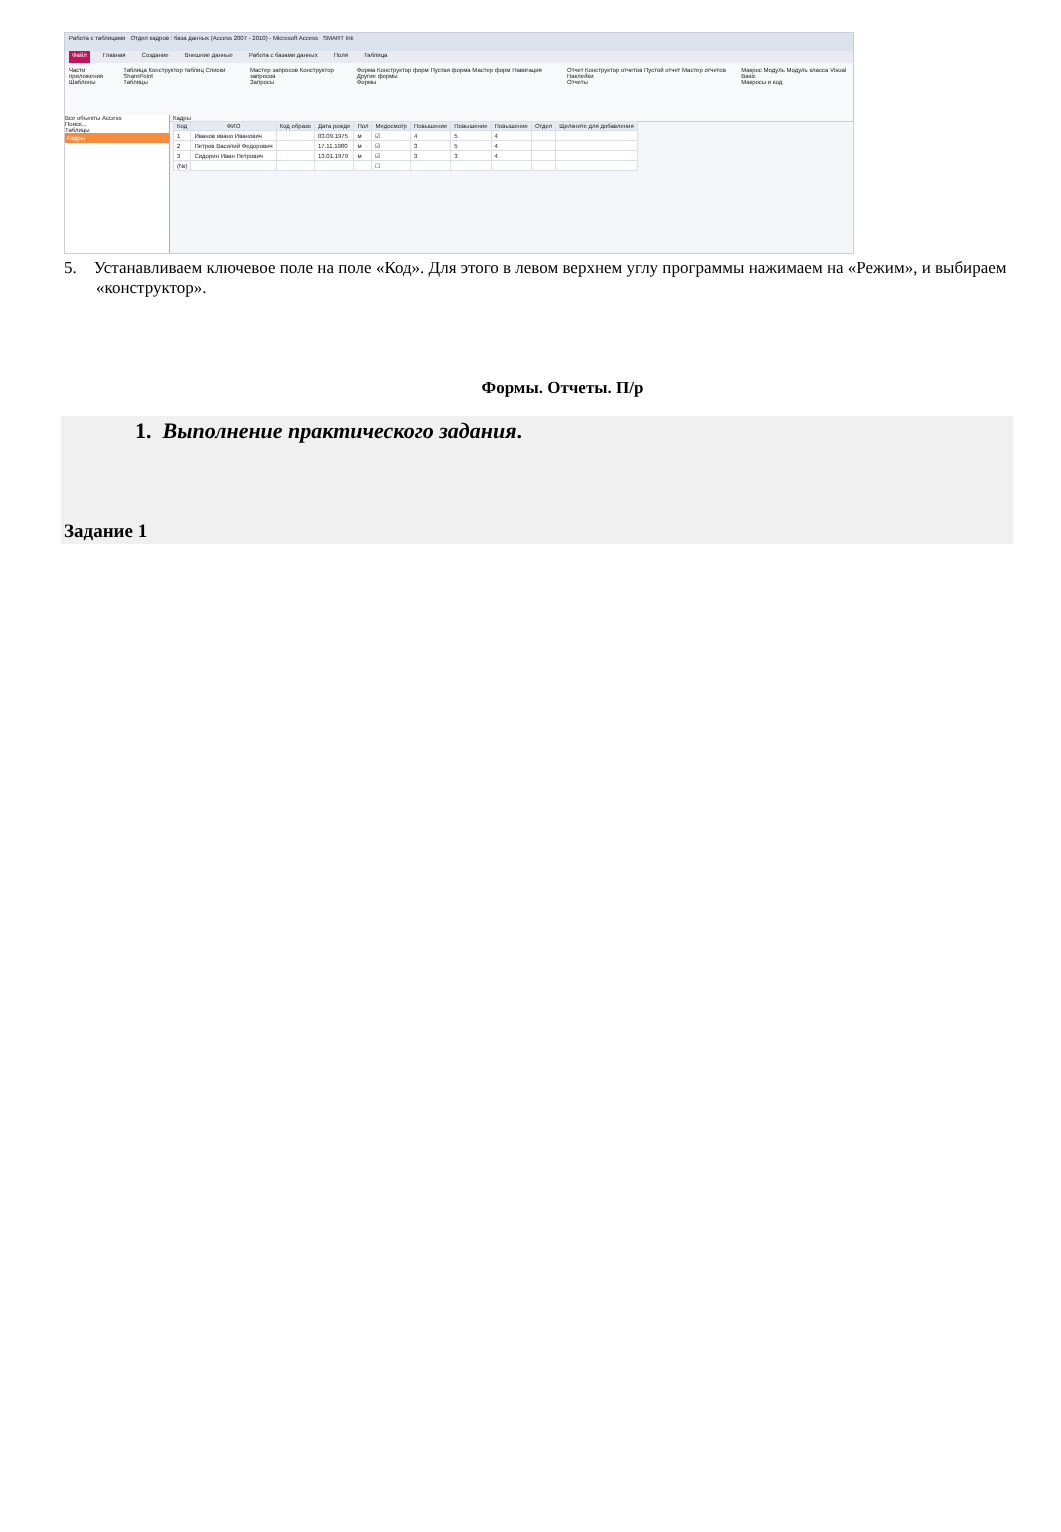Работа с таблицами Отдел кадров : база данных (Access 2007 - 2010) - Microsoft Access SMART Ink
Файл Главная Создание Внешние данные Работа с базами данных Поля Таблица
Части приложения
Шаблоны Таблица Конструктор таблиц Списки SharePoint
Таблицы Мастер запросов Конструктор запросов
Запросы Форма Конструктор форм Пустая форма Мастер форм Навигация Другие формы
Формы Отчет Конструктор отчетов Пустой отчет Мастер отчетов Наклейки
Отчеты Макрос Модуль Модуль класса Visual Basic
Макросы и код
Все объекты Access
Поиск...
Таблицы
Кадры
Кадры
| Код | ФИО | Код образо | Дата рожде | Пол | Медосмотр | Повышение | Повышение | Повышение | Отдел | Щелкните для добавления |
| --- | --- | --- | --- | --- | --- | --- | --- | --- | --- | --- |
| 1 | Иванов ивано Иванович | | 03.09.1975 | м | ☑ | 4 | 5 | 4 | | |
| 2 | Петров Василий Федорович | | 17.11.1980 | м | ☑ | 3 | 5 | 4 | | |
| 3 | Сидорин Иван Петрович | | 13.01.1979 | м | ☑ | 3 | 3 | 4 | | |
| (№) | | | | | ☐ | | | | | |
5. Устанавливаем ключевое поле на поле «Код». Для этого в левом верхнем углу программы нажимаем на «Режим», и выбираем «конструктор».
Формы. Отчеты. П/р
1. Выполнение практического задания.
Задание 1